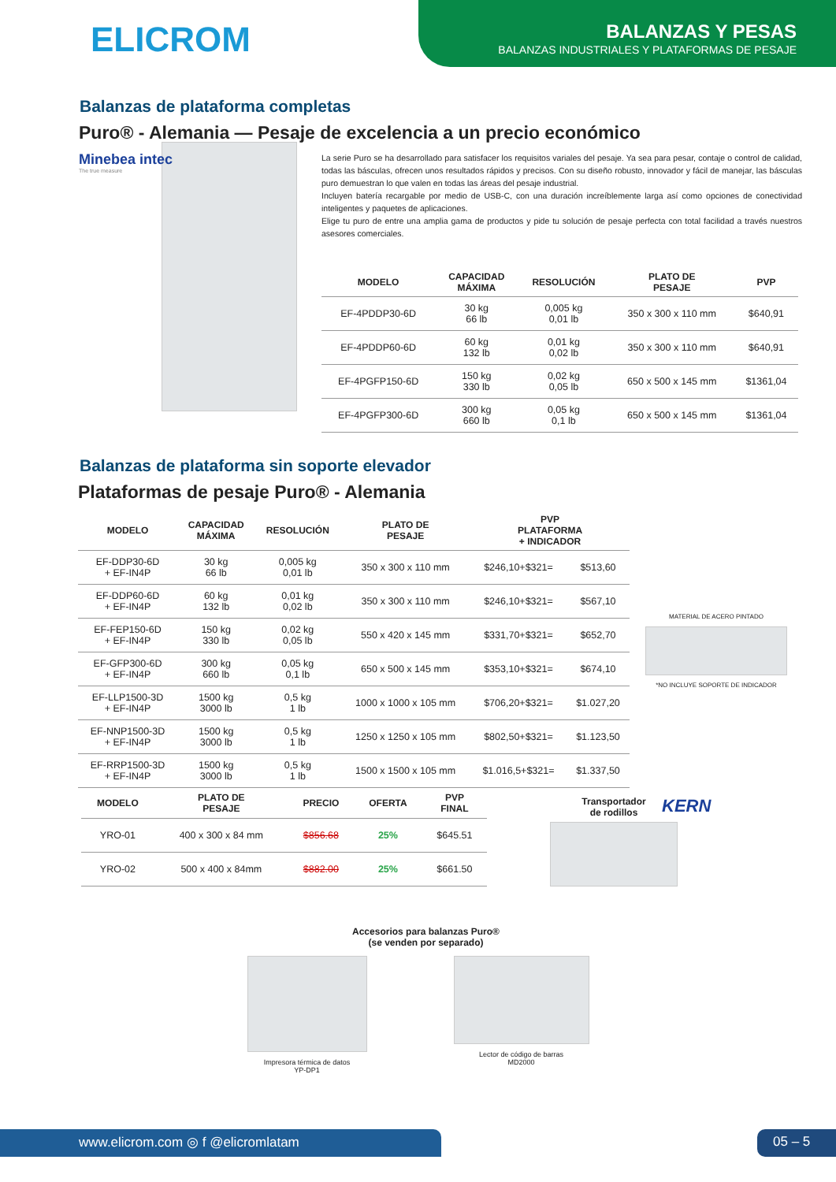ELICROM
BALANZAS Y PESAS
BALANZAS INDUSTRIALES Y PLATAFORMAS DE PESAJE
Balanzas de plataforma completas
Puro® - Alemania — Pesaje de excelencia a un precio económico
Minebea intec
The true measure
La serie Puro se ha desarrollado para satisfacer los requisitos variales del pesaje. Ya sea para pesar, contaje o control de calidad, todas las básculas, ofrecen unos resultados rápidos y precisos. Con su diseño robusto, innovador y fácil de manejar, las básculas puro demuestran lo que valen en todas las áreas del pesaje industrial.
Incluyen batería recargable por medio de USB-C, con una duración increíblemente larga así como opciones de conectividad inteligentes y paquetes de aplicaciones.
Elige tu puro de entre una amplia gama de productos y pide tu solución de pesaje perfecta con total facilidad a través nuestros asesores comerciales.
| MODELO | CAPACIDAD MÁXIMA | RESOLUCIÓN | PLATO DE PESAJE | PVP |
| --- | --- | --- | --- | --- |
| EF-4PDDP30-6D | 30 kg 66 lb | 0,005 kg 0,01 lb | 350 x 300 x 110 mm | $640,91 |
| EF-4PDDP60-6D | 60 kg 132 lb | 0,01 kg 0,02 lb | 350 x 300 x 110 mm | $640,91 |
| EF-4PGFP150-6D | 150 kg 330 lb | 0,02 kg 0,05 lb | 650 x 500 x 145 mm | $1361,04 |
| EF-4PGFP300-6D | 300 kg 660 lb | 0,05 kg 0,1 lb | 650 x 500 x 145 mm | $1361,04 |
Balanzas de plataforma sin soporte elevador
Plataformas de pesaje Puro® - Alemania
| MODELO | CAPACIDAD MÁXIMA | RESOLUCIÓN | PLATO DE PESAJE | PVP PLATAFORMA + INDICADOR | |
| --- | --- | --- | --- | --- | --- |
| EF-DDP30-6D + EF-IN4P | 30 kg 66 lb | 0,005 kg 0,01 lb | 350 x 300 x 110 mm | $246,10+$321= | $513,60 |
| EF-DDP60-6D + EF-IN4P | 60 kg 132 lb | 0,01 kg 0,02 lb | 350 x 300 x 110 mm | $246,10+$321= | $567,10 |
| EF-FEP150-6D + EF-IN4P | 150 kg 330 lb | 0,02 kg 0,05 lb | 550 x 420 x 145 mm | $331,70+$321= | $652,70 |
| EF-GFP300-6D + EF-IN4P | 300 kg 660 lb | 0,05 kg 0,1 lb | 650 x 500 x 145 mm | $353,10+$321= | $674,10 |
| EF-LLP1500-3D + EF-IN4P | 1500 kg 3000 lb | 0,5 kg 1 lb | 1000 x 1000 x 105 mm | $706,20+$321= | $1.027,20 |
| EF-NNP1500-3D + EF-IN4P | 1500 kg 3000 lb | 0,5 kg 1 lb | 1250 x 1250 x 105 mm | $802,50+$321= | $1.123,50 |
| EF-RRP1500-3D + EF-IN4P | 1500 kg 3000 lb | 0,5 kg 1 lb | 1500 x 1500 x 105 mm | $1.016,5+$321= | $1.337,50 |
MATERIAL DE ACERO PINTADO
*NO INCLUYE SOPORTE DE INDICADOR
| MODELO | PLATO DE PESAJE | PRECIO | OFERTA | PVP FINAL |
| --- | --- | --- | --- | --- |
| YRO-01 | 400 x 300 x 84 mm | $856.68 | 25% | $645.51 |
| YRO-02 | 500 x 400 x 84mm | $882.00 | 25% | $661.50 |
Transportador
de rodillos
KERN
Accesorios para balanzas Puro®
(se venden por separado)
Impresora térmica de datos
YP-DP1
Lector de código de barras
MD2000
www.elicrom.com ◎ f @elicromlatam 05 – 5